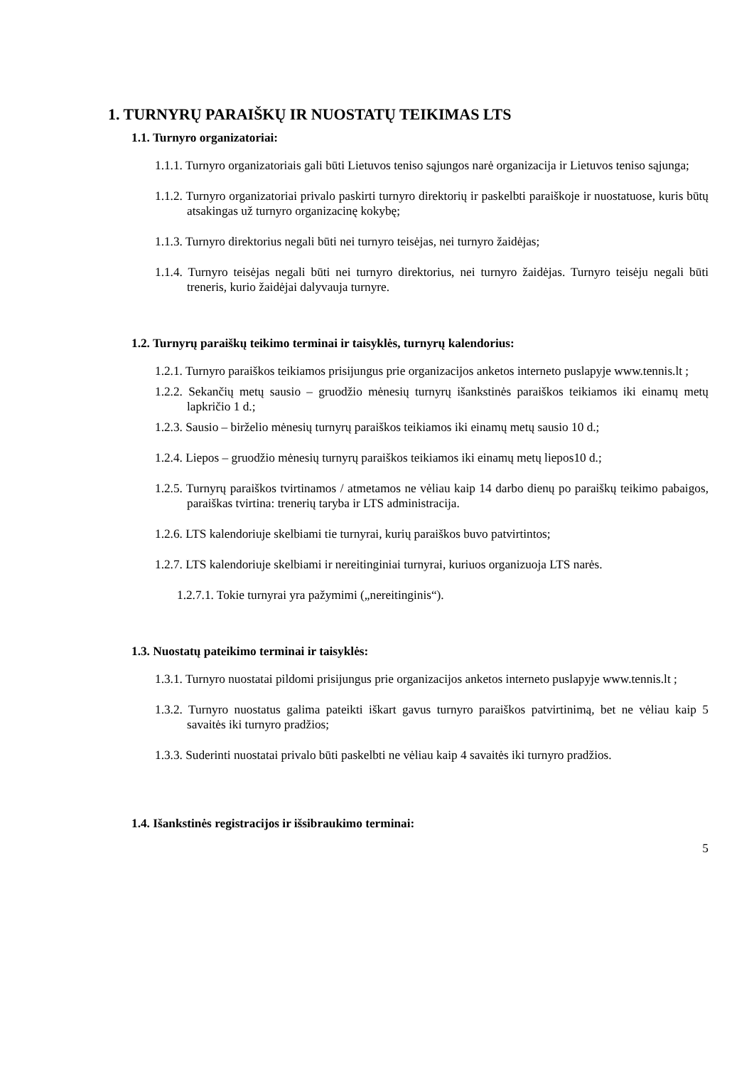1. TURNYRŲ PARAIŠKŲ IR NUOSTATŲ TEIKIMAS LTS
1.1. Turnyro organizatoriai:
1.1.1. Turnyro organizatoriais gali būti Lietuvos teniso sąjungos narė organizacija ir Lietuvos teniso sąjunga;
1.1.2. Turnyro organizatoriai privalo paskirti turnyro direktorių ir paskelbti paraiškoje ir nuostatuose, kuris būtų atsakingas už turnyro organizacinę kokybę;
1.1.3. Turnyro direktorius negali būti nei turnyro teisėjas, nei turnyro žaidėjas;
1.1.4. Turnyro teisėjas negali būti nei turnyro direktorius, nei turnyro žaidėjas. Turnyro teisėju negali būti treneris, kurio žaidėjai dalyvauja turnyre.
1.2. Turnyrų paraiškų teikimo terminai ir taisyklės, turnyrų kalendorius:
1.2.1. Turnyro paraiškos teikiamos prisijungus prie organizacijos anketos interneto puslapyje www.tennis.lt ;
1.2.2. Sekančių metų sausio – gruodžio mėnesių turnyrų išankstinės paraiškos teikiamos iki einamų metų lapkričio 1 d.;
1.2.3. Sausio – birželio mėnesių turnyrų paraiškos teikiamos iki einamų metų sausio 10 d.;
1.2.4. Liepos – gruodžio mėnesių turnyrų paraiškos teikiamos iki einamų metų liepos10 d.;
1.2.5. Turnyrų paraiškos tvirtinamos / atmetamos ne vėliau kaip 14 darbo dienų po paraiškų teikimo pabaigos, paraiškas tvirtina: trenerių taryba ir LTS administracija.
1.2.6. LTS kalendoriuje skelbiami tie turnyrai, kurių paraiškos buvo patvirtintos;
1.2.7. LTS kalendoriuje skelbiami ir nereitinginiai turnyrai, kuriuos organizuoja LTS narės.
1.2.7.1. Tokie turnyrai yra pažymimi („nereitinginis“).
1.3. Nuostatų pateikimo terminai ir taisyklės:
1.3.1. Turnyro nuostatai pildomi prisijungus prie organizacijos anketos interneto puslapyje www.tennis.lt ;
1.3.2. Turnyro nuostatus galima pateikti iškart gavus turnyro paraiškos patvirtinimą, bet ne vėliau kaip 5 savaitės iki turnyro pradžios;
1.3.3. Suderinti nuostatai privalo būti paskelbti ne vėliau kaip 4 savaitės iki turnyro pradžios.
1.4. Išankstinės registracijos ir išsibraukimo terminai:
5